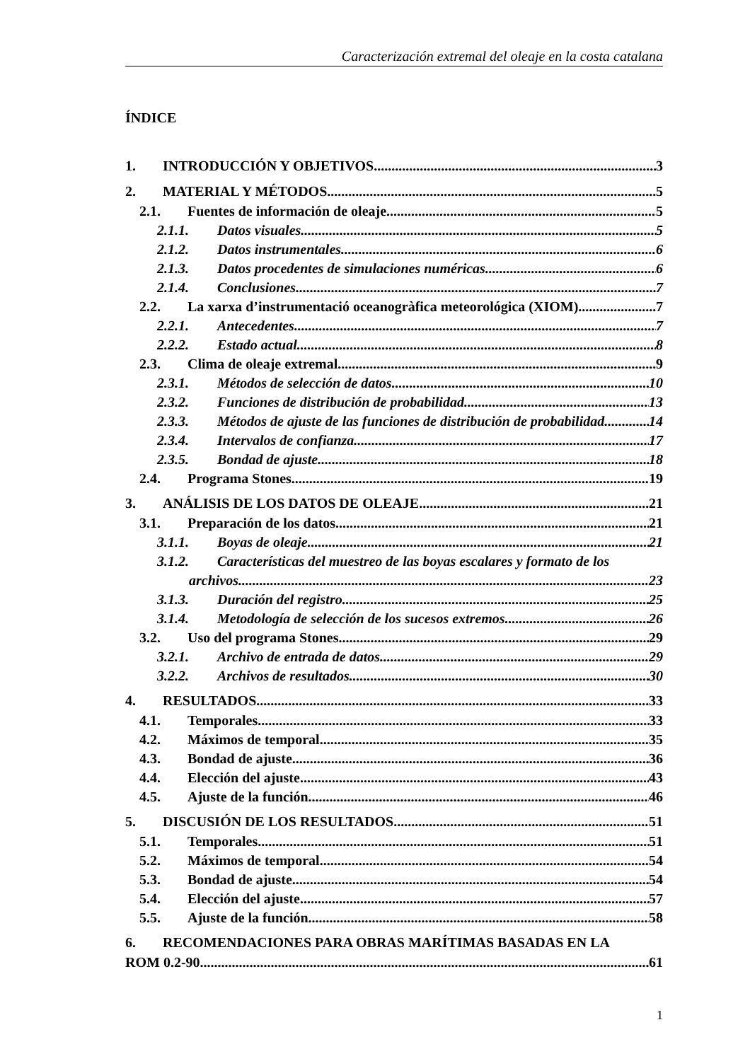Caracterización extremal del oleaje en la costa catalana
ÍNDICE
1. INTRODUCCIÓN Y OBJETIVOS 3
2. MATERIAL Y MÉTODOS 5
2.1. Fuentes de información de oleaje 5
2.1.1. Datos visuales 5
2.1.2. Datos instrumentales 6
2.1.3. Datos procedentes de simulaciones numéricas 6
2.1.4. Conclusiones 7
2.2. La xarxa d’instrumentació oceanogràfica meteorológica (XIOM) 7
2.2.1. Antecedentes 7
2.2.2. Estado actual 8
2.3. Clima de oleaje extremal 9
2.3.1. Métodos de selección de datos 10
2.3.2. Funciones de distribución de probabilidad 13
2.3.3. Métodos de ajuste de las funciones de distribución de probabilidad 14
2.3.4. Intervalos de confianza 17
2.3.5. Bondad de ajuste 18
2.4. Programa Stones 19
3. ANÁLISIS DE LOS DATOS DE OLEAJE 21
3.1. Preparación de los datos 21
3.1.1. Boyas de oleaje 21
3.1.2. Características del muestreo de las boyas escalares y formato de los
archivos 23
3.1.3. Duración del registro 25
3.1.4. Metodología de selección de los sucesos extremos 26
3.2. Uso del programa Stones 29
3.2.1. Archivo de entrada de datos 29
3.2.2. Archivos de resultados 30
4. RESULTADOS 33
4.1. Temporales 33
4.2. Máximos de temporal 35
4.3. Bondad de ajuste 36
4.4. Elección del ajuste 43
4.5. Ajuste de la función 46
5. DISCUSIÓN DE LOS RESULTADOS 51
5.1. Temporales 51
5.2. Máximos de temporal 54
5.3. Bondad de ajuste 54
5.4. Elección del ajuste 57
5.5. Ajuste de la función 58
6. RECOMENDACIONES PARA OBRAS MARÍTIMAS BASADAS EN LA
ROM 0.2-90 61
1